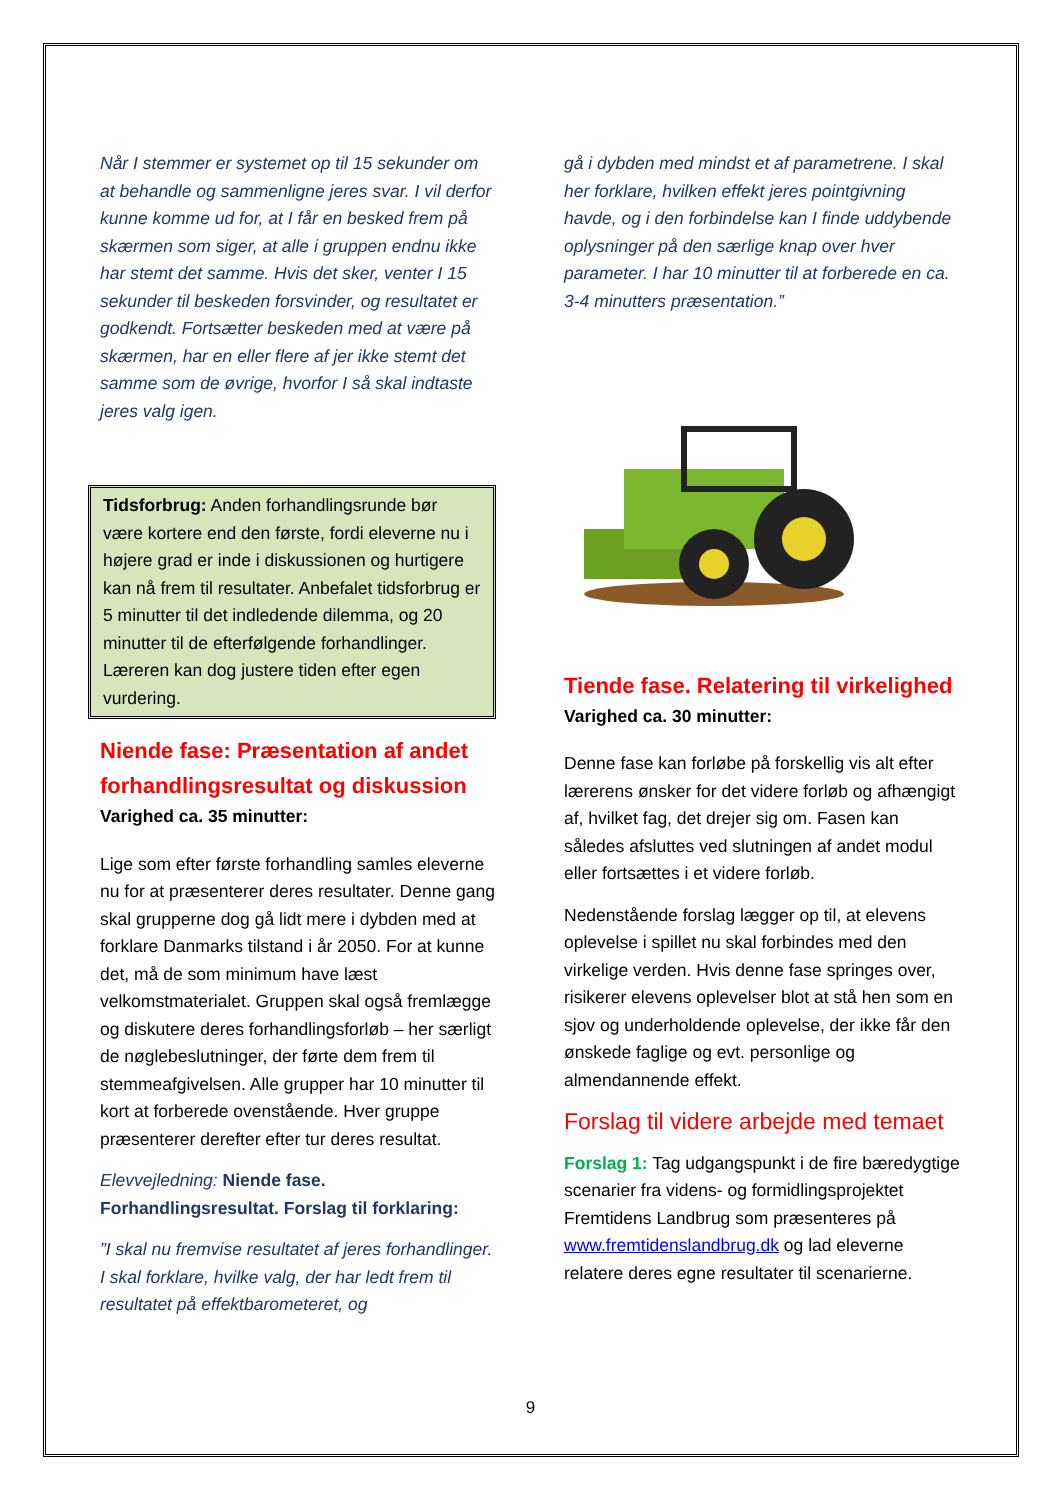Når I stemmer er systemet op til 15 sekunder om at behandle og sammenligne jeres svar. I vil derfor kunne komme ud for, at I får en besked frem på skærmen som siger, at alle i gruppen endnu ikke har stemt det samme. Hvis det sker, venter I 15 sekunder til beskeden forsvinder, og resultatet er godkendt. Fortsætter beskeden med at være på skærmen, har en eller flere af jer ikke stemt det samme som de øvrige, hvorfor I så skal indtaste jeres valg igen.
Tidsforbrug: Anden forhandlingsrunde bør være kortere end den første, fordi eleverne nu i højere grad er inde i diskussionen og hurtigere kan nå frem til resultater. Anbefalet tidsforbrug er 5 minutter til det indledende dilemma, og 20 minutter til de efterfølgende forhandlinger. Læreren kan dog justere tiden efter egen vurdering.
Niende fase: Præsentation af andet forhandlingsresultat og diskussion
Varighed ca. 35 minutter:
Lige som efter første forhandling samles eleverne nu for at præsenterer deres resultater. Denne gang skal grupperne dog gå lidt mere i dybden med at forklare Danmarks tilstand i år 2050. For at kunne det, må de som minimum have læst velkomstmaterialet. Gruppen skal også fremlægge og diskutere deres forhandlingsforløb – her særligt de nøglebeslutninger, der førte dem frem til stemmeafgivelsen. Alle grupper har 10 minutter til kort at forberede ovenstående. Hver gruppe præsenterer derefter efter tur deres resultat.
Elevvejledning: Niende fase. Forhandlingsresultat. Forslag til forklaring:
”I skal nu fremvise resultatet af jeres forhandlinger. I skal forklare, hvilke valg, der har ledt frem til resultatet på effektbarometeret, og
gå i dybden med mindst et af parametrene. I skal her forklare, hvilken effekt jeres pointgivning havde, og i den forbindelse kan I finde uddybende oplysninger på den særlige knap over hver parameter. I har 10 minutter til at forberede en ca. 3-4 minutters præsentation.”
Tiende fase. Relatering til virkelighed
Varighed ca. 30 minutter:
Denne fase kan forløbe på forskellig vis alt efter lærerens ønsker for det videre forløb og afhængigt af, hvilket fag, det drejer sig om. Fasen kan således afsluttes ved slutningen af andet modul eller fortsættes i et videre forløb.
Nedenstående forslag lægger op til, at elevens oplevelse i spillet nu skal forbindes med den virkelige verden. Hvis denne fase springes over, risikerer elevens oplevelser blot at stå hen som en sjov og underholdende oplevelse, der ikke får den ønskede faglige og evt. personlige og almendannende effekt.
Forslag til videre arbejde med temaet
Forslag 1: Tag udgangspunkt i de fire bæredygtige scenarier fra videns- og formidlingsprojektet Fremtidens Landbrug som præsenteres på www.fremtidenslandbrug.dk og lad eleverne relatere deres egne resultater til scenarierne.
9